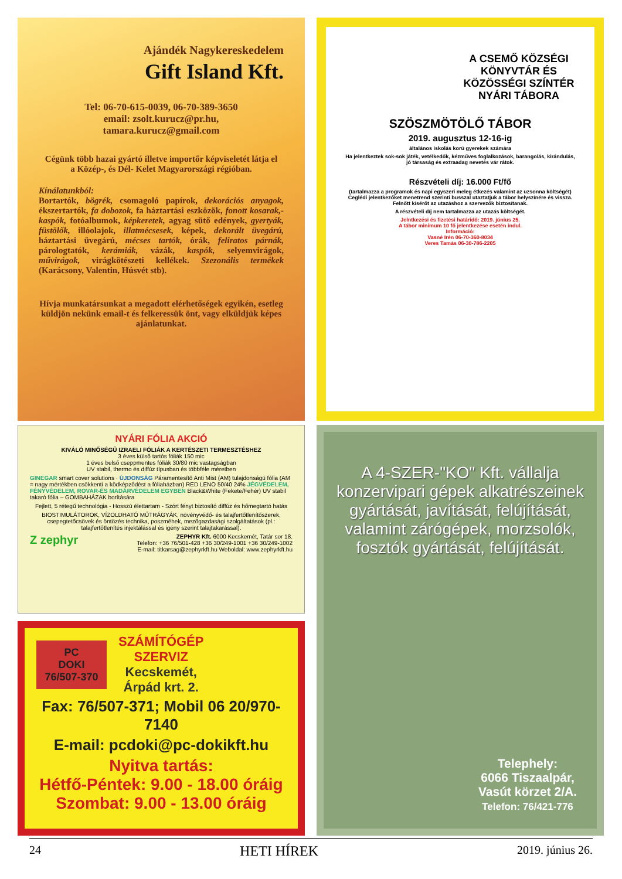Ajándék Nagykereskedelem
Gift Island Kft.
Tel: 06-70-615-0039, 06-70-389-3650
email: zsolt.kurucz@pr.hu,
tamara.kurucz@gmail.com
Cégünk több hazai gyártó illetve importőr képviseletét látja el
a Közép-, és Dél- Kelet Magyarországi régióban.
Kínálatunkból:
Bortartók, bögrék, csomagoló papírok, dekorációs anyagok, ékszertartók, fa dobozok, fa háztartási eszközök, fonott kosarak,-kaspók, fotóalbumok, képkeretek, agyag sütő edények, gyertyák, füstölők, illóolajok, illatmécsesek, képek, dekorált üvegárú, háztartási üvegárú, mécses tartók, órák, feliratos párnák, párologtatók, kerámiák, vázák, kaspók, selyemvirágok, művirágok, virágkötészeti kellékek. Szezonális termékek (Karácsony, Valentin, Húsvét stb).
Hívja munkatársunkat a megadott elérhetőségek egyikén, esetleg küldjön nekünk email-t és felkeressük önt, vagy elküldjük képes ajánlatunkat.
A CSEMŐ KÖZSÉGI
KÖNYVTÁR ÉS
KÖZÖSSÉGI SZÍNTÉR
NYÁRI TÁBORA
SZÖSZMÖTÖLŐ TÁBOR
2019. augusztus 12-16-ig
általános iskolás korú gyerekek számára
Ha jelentkeztek sok-sok játék, vetélkedők, kézműves foglalkozások, barangolás, kirándulás, jó társaság és extraadag nevetés vár rátok.
Részvételi díj: 16.000 Ft/fő
(tartalmazza a programok és napi egyszeri meleg étkezés valamint az uzsonna költségét)
Ceglédi jelentkezőket menetrend szerinti busszal utaztatjuk a tábor helyszínére és vissza. Felnőtt kísérőt az utazáshoz a szervezők biztosítanak.
A részvételi díj nem tartalmazza az utazás költségét.
Jelntkezési és fizetési határidő: 2019. június 25.
A tábor minimum 10 fő jelentkezése esetén indul.
Információ:
Vasné Irén 06-70-360-8034
Veres Tamás 06-30-786-2205
NYÁRI FÓLIA AKCIÓ
KIVÁLÓ MINŐSÉGŰ IZRAELI FÓLIÁK A KERTÉSZETI TERMESZTÉSHEZ
3 éves külső tartós fóliák 150 mic
1 éves belső cseppmentes fóliák 30/80 mic vastagságban
UV stabil, thermo és diffúz típusban és többféle méretben
GINEGAR smart cover solutions · ÚJDONSÁG Páramentesítő Anti Mist (AM) tulajdonságú fólia (AM = nagy mértékben csökkenti a ködképződést a fóliaházban) RED LENO 50/40 24% JÉGVÉDELEM, FÉNYVÉDELEM, ROVAR-ÉS MADÁRVÉDELEM EGYBEN Black&White (Fekete/Fehér) UV stabil takaró fólia – GOMBAHÁZAK borítására
Fejlett, 5 rétegű technológia - Hosszú élettartam - Szórt fényt biztosító diffúz és hőmegtartó hatás
BIOSTIMULÁTOROK, VÍZOLDHATÓ MŰTRÁGYÁK, növényvédő- és talajfertőtlenítőszerek, csepegtetőcsövek és öntözés technika, poszméhek, mezőgazdasági szolgáltatások (pl.: talajfertőtlenítés injektálással és igény szerint talajtakarással).
Z zephyr ZEPHYR Kft. 6000 Kecskemét, Tatár sor 18.
Telefon: +36 76/501-428 +36 30/249-1001 +36 30/249-1002
E-mail: titkarsag@zephyrkft.hu Weboldal: www.zephyrkft.hu
PC
DOKI
76/507-370
SZÁMÍTÓGÉP
SZERVIZ
Kecskemét,
Árpád krt. 2.
Fax: 76/507-371; Mobil 06 20/970-7140
E-mail: pcdoki@pc-dokikft.hu
Nyitva tartás:
Hétfő-Péntek: 9.00 - 18.00 óráig
Szombat: 9.00 - 13.00 óráig
A 4-SZER-"KO" Kft. vállalja konzervipari gépek alkatrészeinek gyártását, javítását, felújítását, valamint zárógépek, morzsolók, fosztók gyártását, felújítását.
Telephely:
6066 Tiszaalpár,
Vasút körzet 2/A.
Telefon: 76/421-776
24 HETI HÍREK 2019. június 26.